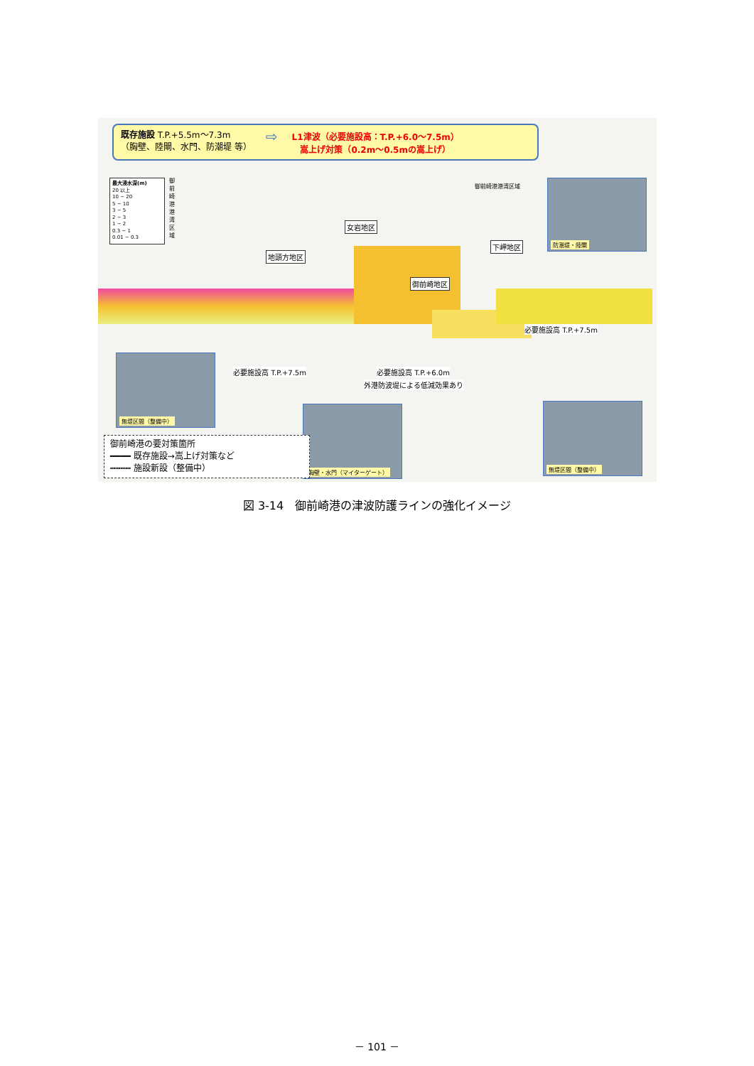既存施設 T.P.+5.5m～7.3m
（胸壁、陸閘、水門、防潮堤 等）
⇨
L1津波（必要施設高：T.P.+6.0～7.5m）
嵩上げ対策（0.2m～0.5mの嵩上げ）
最大浸水深(m)
20 以上
10 − 20
5 − 10
3 − 5
2 − 3
1 − 2
0.3 − 1
0.01 − 0.3
御前崎港港湾区域
御前崎港港湾区域
女岩地区
地頭方地区
御前崎地区
下岬地区
防潮堤・陸閘
必要施設高 T.P.+7.5m
必要施設高 T.P.+7.5m 必要施設高 T.P.+6.0m
外港防波堤による低減効果あり
無堤区間（整備中）
胸壁・水門（マイターゲート）
無堤区間（整備中）
御前崎港の要対策箇所
━━━━ 既存施設→嵩上げ対策など
┅┅┅┅ 施設新設（整備中）
図 3-14　御前崎港の津波防護ラインの強化イメージ
－ 101 －